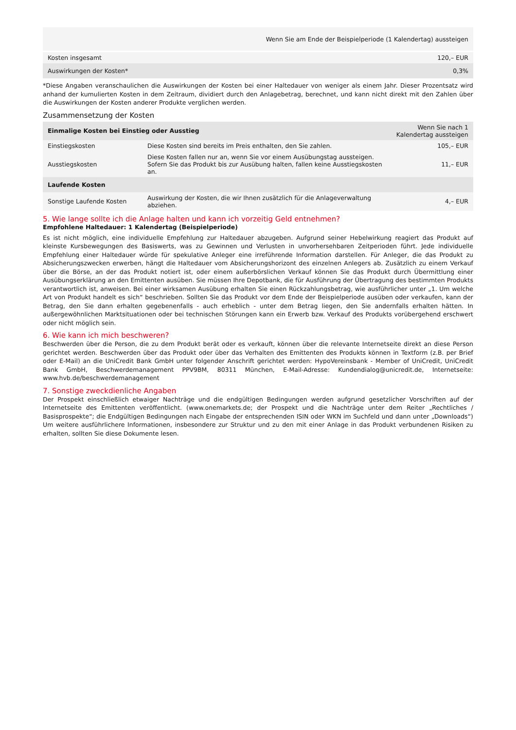| | Wenn Sie am Ende der Beispielperiode (1 Kalendertag) aussteigen |
| --- | --- |
| Kosten insgesamt | 120,– EUR |
| Auswirkungen der Kosten* | 0,3% |
*Diese Angaben veranschaulichen die Auswirkungen der Kosten bei einer Haltedauer von weniger als einem Jahr. Dieser Prozentsatz wird anhand der kumulierten Kosten in dem Zeitraum, dividiert durch den Anlagebetrag, berechnet, und kann nicht direkt mit den Zahlen über die Auswirkungen der Kosten anderer Produkte verglichen werden.
Zusammensetzung der Kosten
| Einmalige Kosten bei Einstieg oder Ausstieg | | Wenn Sie nach 1 Kalendertag aussteigen |
| --- | --- | --- |
| Einstiegskosten | Diese Kosten sind bereits im Preis enthalten, den Sie zahlen. | 105,– EUR |
| Ausstiegskosten | Diese Kosten fallen nur an, wenn Sie vor einem Ausübungstag aussteigen. Sofern Sie das Produkt bis zur Ausübung halten, fallen keine Ausstiegskosten an. | 11,– EUR |
| Laufende Kosten | | |
| Sonstige Laufende Kosten | Auswirkung der Kosten, die wir Ihnen zusätzlich für die Anlageverwaltung abziehen. | 4,– EUR |
5. Wie lange sollte ich die Anlage halten und kann ich vorzeitig Geld entnehmen?
Empfohlene Haltedauer: 1 Kalendertag (Beispielperiode)
Es ist nicht möglich, eine individuelle Empfehlung zur Haltedauer abzugeben. Aufgrund seiner Hebelwirkung reagiert das Produkt auf kleinste Kursbewegungen des Basiswerts, was zu Gewinnen und Verlusten in unvorhersehbaren Zeitperioden führt. Jede individuelle Empfehlung einer Haltedauer würde für spekulative Anleger eine irreführende Information darstellen. Für Anleger, die das Produkt zu Absicherungszwecken erwerben, hängt die Haltedauer vom Absicherungshorizont des einzelnen Anlegers ab. Zusätzlich zu einem Verkauf über die Börse, an der das Produkt notiert ist, oder einem außerbörslichen Verkauf können Sie das Produkt durch Übermittlung einer Ausübungserklärung an den Emittenten ausüben. Sie müssen Ihre Depotbank, die für Ausführung der Übertragung des bestimmten Produkts verantwortlich ist, anweisen. Bei einer wirksamen Ausübung erhalten Sie einen Rückzahlungsbetrag, wie ausführlicher unter „1. Um welche Art von Produkt handelt es sich“ beschrieben. Sollten Sie das Produkt vor dem Ende der Beispielperiode ausüben oder verkaufen, kann der Betrag, den Sie dann erhalten gegebenenfalls - auch erheblich - unter dem Betrag liegen, den Sie andernfalls erhalten hätten. In außergewöhnlichen Marktsituationen oder bei technischen Störungen kann ein Erwerb bzw. Verkauf des Produkts vorübergehend erschwert oder nicht möglich sein.
6. Wie kann ich mich beschweren?
Beschwerden über die Person, die zu dem Produkt berät oder es verkauft, können über die relevante Internetseite direkt an diese Person gerichtet werden. Beschwerden über das Produkt oder über das Verhalten des Emittenten des Produkts können in Textform (z.B. per Brief oder E-Mail) an die UniCredit Bank GmbH unter folgender Anschrift gerichtet werden: HypoVereinsbank - Member of UniCredit, UniCredit Bank GmbH, Beschwerdemanagement PPV9BM, 80311 München, E-Mail-Adresse: Kundendialog@unicredit.de, Internetseite: www.hvb.de/beschwerdemanagement
7. Sonstige zweckdienliche Angaben
Der Prospekt einschließlich etwaiger Nachträge und die endgültigen Bedingungen werden aufgrund gesetzlicher Vorschriften auf der Internetseite des Emittenten veröffentlicht. (www.onemarkets.de; der Prospekt und die Nachträge unter dem Reiter „Rechtliches / Basisprospekte“; die Endgültigen Bedingungen nach Eingabe der entsprechenden ISIN oder WKN im Suchfeld und dann unter „Downloads“) Um weitere ausführlichere Informationen, insbesondere zur Struktur und zu den mit einer Anlage in das Produkt verbundenen Risiken zu erhalten, sollten Sie diese Dokumente lesen.